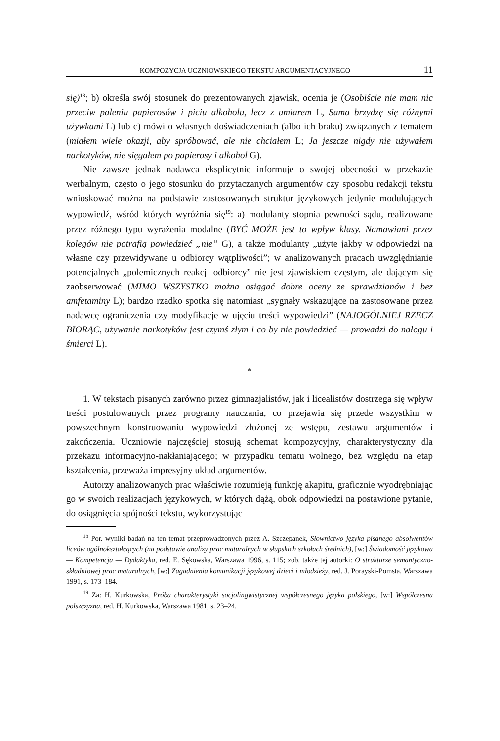KOMPOZYCJA UCZNIOWSKIEGO TEKSTU ARGUMENTACYJNEGO 11
się)<sup>18</sup>; b) określa swój stosunek do prezentowanych zjawisk, ocenia je (Osobiście nie mam nic przeciw paleniu papierosów i piciu alkoholu, lecz z umiarem L, Sama brzydzę się różnymi używkami L) lub c) mówi o własnych doświadczeniach (albo ich braku) związanych z tematem (miałem wiele okazji, aby spróbować, ale nie chciałem L; Ja jeszcze nigdy nie używałem narkotyków, nie sięgałem po papierosy i alkohol G).
Nie zawsze jednak nadawca eksplicytnie informuje o swojej obecności w przekazie werbalnym, często o jego stosunku do przytaczanych argumentów czy sposobu redakcji tekstu wnioskować można na podstawie zastosowanych struktur językowych jedynie modulujących wypowiedź, wśród których wyróżnia się<sup>19</sup>: a) modulanty stopnia pewności sądu, realizowane przez różnego typu wyrażenia modalne (BYĆ MOŻE jest to wpływ klasy. Namawiani przez kolegów nie potrafią powiedzieć „nie” G), a także modulanty „użyte jakby w odpowiedzi na własne czy przewidywane u odbiorcy wątpliwości”; w analizowanych pracach uwzględnianie potencjalnych „polemicznych reakcji odbiorcy” nie jest zjawiskiem częstym, ale dającym się zaobserwować (MIMO WSZYSTKO można osiągać dobre oceny ze sprawdzianów i bez amfetaminy L); bardzo rzadko spotka się natomiast „sygnały wskazujące na zastosowane przez nadawcę ograniczenia czy modyfikacje w ujęciu treści wypowiedzi” (NAJOGÓLNIEJ RZECZ BIORĄC, używanie narkotyków jest czymś złym i co by nie powiedzieć — prowadzi do nałogu i śmierci L).
*
1. W tekstach pisanych zarówno przez gimnazjalistów, jak i licealistów dostrzega się wpływ treści postulowanych przez programy nauczania, co przejawia się przede wszystkim w powszechnym konstruowaniu wypowiedzi złożonej ze wstępu, zestawu argumentów i zakończenia. Uczniowie najczęściej stosują schemat kompozycyjny, charakterystyczny dla przekazu informacyjno-nakłaniającego; w przypadku tematu wolnego, bez względu na etap kształcenia, przeważa impresyjny układ argumentów.
Autorzy analizowanych prac właściwie rozumieją funkcję akapitu, graficznie wyodrębniając go w swoich realizacjach językowych, w których dążą, obok odpowiedzi na postawione pytanie, do osiągnięcia spójności tekstu, wykorzystując
<sup>18</sup> Por. wyniki badań na ten temat przeprowadzonych przez A. Szczepanek, Słownictwo języka pisanego absolwentów liceów ogólnokształcących (na podstawie analizy prac maturalnych w słupskich szkołach średnich), [w:] Świadomość językowa — Kompetencja — Dydaktyka, red. E. Sękowska, Warszawa 1996, s. 115; zob. także tej autorki: O strukturze semantyczno-składniowej prac maturalnych, [w:] Zagadnienia komunikacji językowej dzieci i młodzieży, red. J. Porayski-Pomsta, Warszawa 1991, s. 173–184.
<sup>19</sup> Za: H. Kurkowska, Próba charakterystyki socjolingwistycznej współczesnego języka polskiego, [w:] Współczesna polszczyzna, red. H. Kurkowska, Warszawa 1981, s. 23–24.